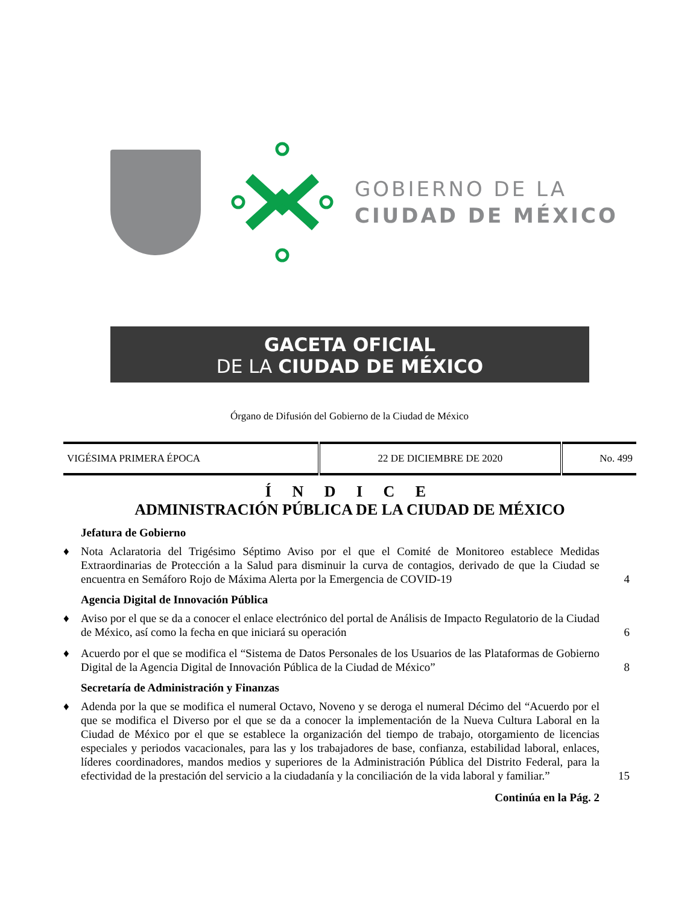GOBIERNO DE LA
CIUDAD DE MÉXICO
GACETA OFICIAL
DE LA CIUDAD DE MÉXICO
Órgano de Difusión del Gobierno de la Ciudad de México
| VIGÉSIMA PRIMERA ÉPOCA | 22 DE DICIEMBRE DE 2020 | No. 499 |
Í N D I C E
ADMINISTRACIÓN PÚBLICA DE LA CIUDAD DE MÉXICO
Jefatura de Gobierno
♦ Nota Aclaratoria del Trigésimo Séptimo Aviso por el que el Comité de Monitoreo establece Medidas Extraordinarias de Protección a la Salud para disminuir la curva de contagios, derivado de que la Ciudad se encuentra en Semáforo Rojo de Máxima Alerta por la Emergencia de COVID-19 4
Agencia Digital de Innovación Pública
♦ Aviso por el que se da a conocer el enlace electrónico del portal de Análisis de Impacto Regulatorio de la Ciudad de México, así como la fecha en que iniciará su operación 6
♦ Acuerdo por el que se modifica el “Sistema de Datos Personales de los Usuarios de las Plataformas de Gobierno Digital de la Agencia Digital de Innovación Pública de la Ciudad de México” 8
Secretaría de Administración y Finanzas
♦ Adenda por la que se modifica el numeral Octavo, Noveno y se deroga el numeral Décimo del “Acuerdo por el que se modifica el Diverso por el que se da a conocer la implementación de la Nueva Cultura Laboral en la Ciudad de México por el que se establece la organización del tiempo de trabajo, otorgamiento de licencias especiales y periodos vacacionales, para las y los trabajadores de base, confianza, estabilidad laboral, enlaces, líderes coordinadores, mandos medios y superiores de la Administración Pública del Distrito Federal, para la efectividad de la prestación del servicio a la ciudadanía y la conciliación de la vida laboral y familiar.” 15
Continúa en la Pág. 2